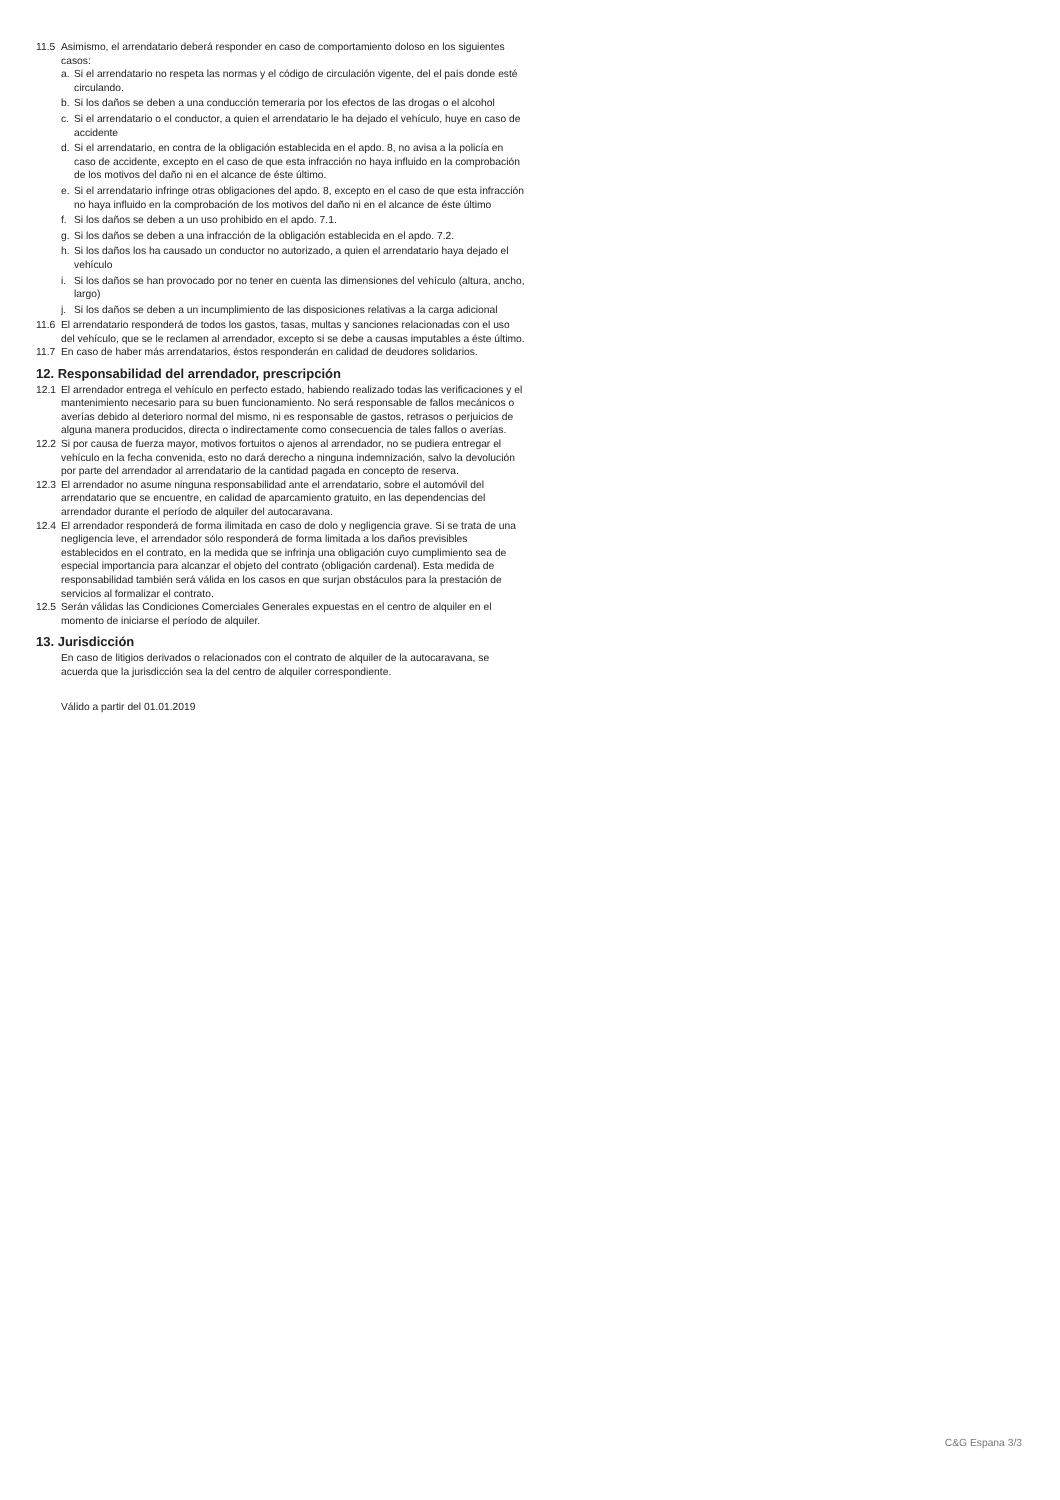11.5 Asimismo, el arrendatario deberá responder en caso de comportamiento doloso en los siguientes casos:
a. Si el arrendatario no respeta las normas y el código de circulación vigente, del el país donde esté circulando.
b. Si los daños se deben a una conducción temeraria por los efectos de las drogas o el alcohol
c. Si el arrendatario o el conductor, a quien el arrendatario le ha dejado el vehículo, huye en caso de accidente
d. Si el arrendatario, en contra de la obligación establecida en el apdo. 8, no avisa a la policía en caso de accidente, excepto en el caso de que esta infracción no haya influido en la comprobación de los motivos del daño ni en el alcance de éste último.
e. Si el arrendatario infringe otras obligaciones del apdo. 8, excepto en el caso de que esta infracción no haya influido en la comprobación de los motivos del daño ni en el alcance de éste último
f. Si los daños se deben a un uso prohibido en el apdo. 7.1.
g. Si los daños se deben a una infracción de la obligación establecida en el apdo. 7.2.
h. Si los daños los ha causado un conductor no autorizado, a quien el arrendatario haya dejado el vehículo
i. Si los daños se han provocado por no tener en cuenta las dimensiones del vehículo (altura, ancho, largo)
j. Si los daños se deben a un incumplimiento de las disposiciones relativas a la carga adicional
11.6 El arrendatario responderá de todos los gastos, tasas, multas y sanciones relacionadas con el uso del vehículo, que se le reclamen al arrendador, excepto si se debe a causas imputables a éste último.
11.7 En caso de haber más arrendatarios, éstos responderán en calidad de deudores solidarios.
12. Responsabilidad del arrendador, prescripción
12.1 El arrendador entrega el vehículo en perfecto estado, habiendo realizado todas las verificaciones y el mantenimiento necesario para su buen funcionamiento. No será responsable de fallos mecánicos o averías debido al deterioro normal del mismo, ni es responsable de gastos, retrasos o perjuicios de alguna manera producidos, directa o indirectamente como consecuencia de tales fallos o averías.
12.2 Si por causa de fuerza mayor, motivos fortuitos o ajenos al arrendador, no se pudiera entregar el vehículo en la fecha convenida, esto no dará derecho a ninguna indemnización, salvo la devolución por parte del arrendador al arrendatario de la cantidad pagada en concepto de reserva.
12.3 El arrendador no asume ninguna responsabilidad ante el arrendatario, sobre el automóvil del arrendatario que se encuentre, en calidad de aparcamiento gratuito, en las dependencias del arrendador durante el período de alquiler del autocaravana.
12.4 El arrendador responderá de forma ilimitada en caso de dolo y negligencia grave. Si se trata de una negligencia leve, el arrendador sólo responderá de forma limitada a los daños previsibles establecidos en el contrato, en la medida que se infrinja una obligación cuyo cumplimiento sea de especial importancia para alcanzar el objeto del contrato (obligación cardenal). Esta medida de responsabilidad también será válida en los casos en que surjan obstáculos para la prestación de servicios al formalizar el contrato.
12.5 Serán válidas las Condiciones Comerciales Generales expuestas en el centro de alquiler en el momento de iniciarse el período de alquiler.
13. Jurisdicción
En caso de litigios derivados o relacionados con el contrato de alquiler de la autocaravana, se acuerda que la jurisdicción sea la del centro de alquiler correspondiente.
Válido a partir del 01.01.2019
C&G Espana 3/3